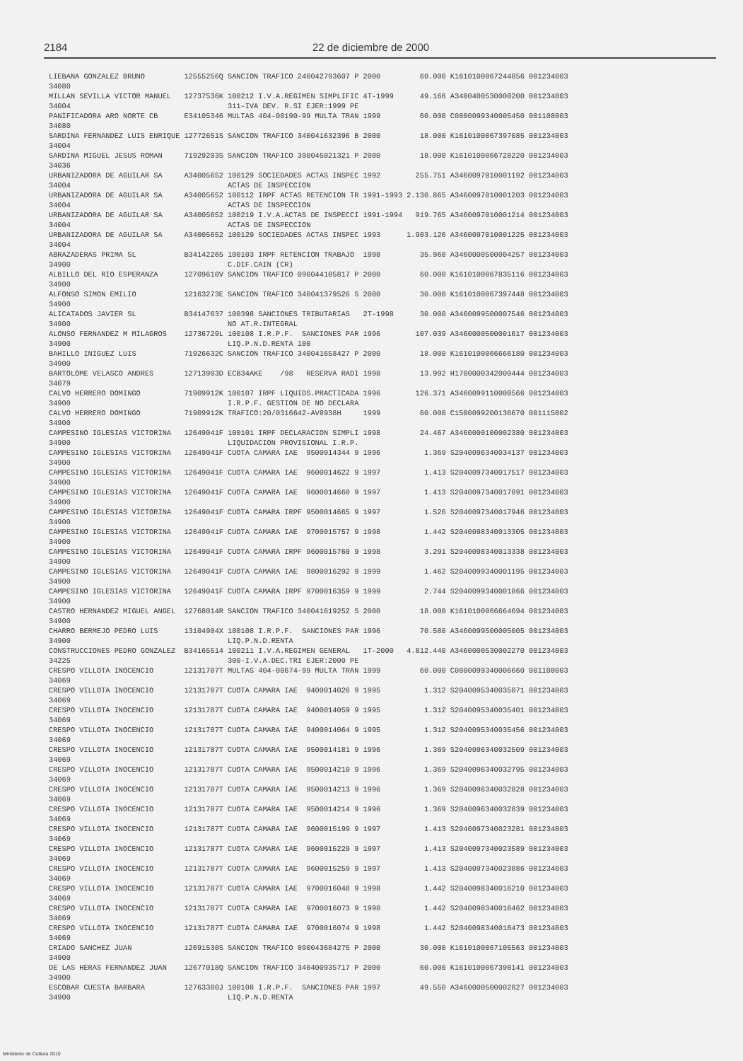2184 22 de diciembre de 2000
| LIEBANA GONZALEZ BRUNO 34080 | 12555256Q | SANCION TRAFICO 240042793607 P 2000 | 60.000 | K1610100067244856 001234003 |
| MILLAN SEVILLA VICTOR MANUEL 34004 | 12737536K | 100212 I.V.A.REGIMEN SIMPLIFIC 4T-1999 311-IVA DEV. R.SI EJER:1999 PE | 49.166 | A3400400530000200 001234003 |
| PANIFICADORA ARO NORTE CB 34080 | E34105346 | MULTAS 404-00190-99 MULTA TRAN 1999 | 60.000 | C0800099340005450 001108003 |
| SARDINA FERNANDEZ LUIS ENRIQUE 34004 | 12772651S | SANCION TRAFICO 340041632396 B 2000 | 18.000 | K1610100067397085 001234003 |
| SARDINA MIGUEL JESUS ROMAN 34036 | 71929203S | SANCION TRAFICO 390045021321 P 2000 | 18.000 | K1610100066728220 001234003 |
| URBANIZADORA DE AGUILAR SA 34004 | A34005652 | 100129 SOCIEDADES ACTAS INSPEC 1992 ACTAS DE INSPECCION | 255.751 | A3460097010001192 001234003 |
| URBANIZADORA DE AGUILAR SA 34004 | A34005652 | 100112 IRPF ACTAS RETENCION TR 1991-1993 ACTAS DE INSPECCION | 2.130.865 | A3460097010001203 001234003 |
| URBANIZADORA DE AGUILAR SA 34004 | A34005652 | 100219 I.V.A.ACTAS DE INSPECCI 1991-1994 ACTAS DE INSPECCION | 919.765 | A3460097010001214 001234003 |
| URBANIZADORA DE AGUILAR SA 34004 | A34005652 | 100129 SOCIEDADES ACTAS INSPEC 1993 | 1.903.126 | A3460097010001225 001234003 |
| ABRAZADERAS PRIMA SL 34900 | B34142265 | 100103 IRPF RETENCION TRABAJO 1998 C.DIF.CAIN (CR) | 35.960 | A3460000500004257 001234003 |
| ALBILLO DEL RIO ESPERANZA 34900 | 12709610V | SANCION TRAFICO 090044105817 P 2000 | 60.000 | K1610100067835116 001234003 |
| ALFONSO SIMON EMILIO 34900 | 12163273E | SANCION TRAFICO 340041379526 S 2000 | 30.000 | K1610100067397448 001234003 |
| ALICATADOS JAVIER SL 34900 | B34147637 | 100398 SANCIONES TRIBUTARIAS 2T-1998 NO AT.R.INTEGRAL | 30.000 | A3460099500007546 001234003 |
| ALONSO FERNANDEZ M MILAGROS 34900 | 12736729L | 100108 I.R.P.F. SANCIONES PAR 1996 LIQ.P.N.D.RENTA 100 | 107.039 | A3460000500001617 001234003 |
| BAHILLO INIGUEZ LUIS 34900 | 71926632C | SANCION TRAFICO 340041658427 P 2000 | 18.000 | K1610100066666180 001234003 |
| BARTOLOME VELASCO ANDRES 34079 | 12713903D | ECB34AKE /98 RESERVA RADI 1998 | 13.992 | H1700000342000444 001234003 |
| CALVO HERRERO DOMINGO 34900 | 71909912K | 100107 IRPF LIQUIDS.PRACTICADA 1996 I.R.P.F. GESTION DE NO DECLARA | 126.371 | A3460099110000566 001234003 |
| CALVO HERRERO DOMINGO 34900 | 71909912K | TRAFICO:20/0316642-AV8938H 1999 | 60.000 | C1500099200136670 001115002 |
| CAMPESINO IGLESIAS VICTORINA 34900 | 12649041F | 100101 IRPF DECLARACION SIMPLI 1998 LIQUIDACION PROVISIONAL I.R.P. | 24.467 | A3460000100002380 001234003 |
| CAMPESINO IGLESIAS VICTORINA 34900 | 12649041F | CUOTA CAMARA IAE 9500014344 9 1996 | 1.369 | S2040096340034137 001234003 |
| CAMPESINO IGLESIAS VICTORINA 34900 | 12649041F | CUOTA CAMARA IAE 9600014622 9 1997 | 1.413 | S2040097340017517 001234003 |
| CAMPESINO IGLESIAS VICTORINA 34900 | 12649041F | CUOTA CAMARA IAE 9600014660 9 1997 | 1.413 | S2040097340017891 001234003 |
| CAMPESINO IGLESIAS VICTORINA 34900 | 12649041F | CUOTA CAMARA IRPF 9500014665 9 1997 | 1.526 | S2040097340017946 001234003 |
| CAMPESINO IGLESIAS VICTORINA 34900 | 12649041F | CUOTA CAMARA IAE 9700015757 9 1998 | 1.442 | S2040098340013305 001234003 |
| CAMPESINO IGLESIAS VICTORINA 34900 | 12649041F | CUOTA CAMARA IRPF 9600015760 9 1998 | 3.291 | S2040098340013338 001234003 |
| CAMPESINO IGLESIAS VICTORINA 34900 | 12649041F | CUOTA CAMARA IAE 9800016292 9 1999 | 1.462 | S2040099340001195 001234003 |
| CAMPESINO IGLESIAS VICTORINA 34900 | 12649041F | CUOTA CAMARA IRPF 9700016359 9 1999 | 2.744 | S2040099340001866 001234003 |
| CASTRO HERNANDEZ MIGUEL ANGEL 34900 | 12768014R | SANCION TRAFICO 340041619252 S 2000 | 18.000 | K1610100066664694 001234003 |
| CHARRO BERMEJO PEDRO LUIS 34900 | 13104904X | 100108 I.R.P.F. SANCIONES PAR 1996 LIQ.P.N.D.RENTA | 70.580 | A3460099500005005 001234003 |
| CONSTRUCCIONES PEDRO GONZALEZ 34225 | B34165514 | 100211 I.V.A.REGIMEN GENERAL 1T-2000 300-I.V.A.DEC.TRI EJER:2000 PE | 4.812.440 | A3460000530002270 001234003 |
| CRESPO VILLOTA INOCENCIO 34069 | 12131787T | MULTAS 404-00674-99 MULTA TRAN 1999 | 60.000 | C0800099340006660 001108003 |
| CRESPO VILLOTA INOCENCIO 34069 | 12131787T | CUOTA CAMARA IAE 9400014026 9 1995 | 1.312 | S2040095340035071 001234003 |
| CRESPO VILLOTA INOCENCIO 34069 | 12131787T | CUOTA CAMARA IAE 9400014059 9 1995 | 1.312 | S2040095340035401 001234003 |
| CRESPO VILLOTA INOCENCIO 34069 | 12131787T | CUOTA CAMARA IAE 9400014064 9 1995 | 1.312 | S2040095340035456 001234003 |
| CRESPO VILLOTA INOCENCIO 34069 | 12131787T | CUOTA CAMARA IAE 9500014181 9 1996 | 1.369 | S2040096340032509 001234003 |
| CRESPO VILLOTA INOCENCIO 34069 | 12131787T | CUOTA CAMARA IAE 9500014210 9 1996 | 1.369 | S2040096340032795 001234003 |
| CRESPO VILLOTA INOCENCIO 34069 | 12131787T | CUOTA CAMARA IAE 9500014213 9 1996 | 1.369 | S2040096340032828 001234003 |
| CRESPO VILLOTA INOCENCIO 34069 | 12131787T | CUOTA CAMARA IAE 9500014214 9 1996 | 1.369 | S2040096340032839 001234003 |
| CRESPO VILLOTA INOCENCIO 34069 | 12131787T | CUOTA CAMARA IAE 9600015199 9 1997 | 1.413 | S2040097340023281 001234003 |
| CRESPO VILLOTA INOCENCIO 34069 | 12131787T | CUOTA CAMARA IAE 9600015229 9 1997 | 1.413 | S2040097340023589 001234003 |
| CRESPO VILLOTA INOCENCIO 34069 | 12131787T | CUOTA CAMARA IAE 9600015259 9 1997 | 1.413 | S2040097340023886 001234003 |
| CRESPO VILLOTA INOCENCIO 34069 | 12131787T | CUOTA CAMARA IAE 9700016048 9 1998 | 1.442 | S2040098340016210 001234003 |
| CRESPO VILLOTA INOCENCIO 34069 | 12131787T | CUOTA CAMARA IAE 9700016073 9 1998 | 1.442 | S2040098340016462 001234003 |
| CRESPO VILLOTA INOCENCIO 34069 | 12131787T | CUOTA CAMARA IAE 9700016074 9 1998 | 1.442 | S2040098340016473 001234003 |
| CRIADO SANCHEZ JUAN 34900 | 12691530S | SANCION TRAFICO 090043684275 P 2000 | 30.000 | K1610100067105563 001234003 |
| DE LAS HERAS FERNANDEZ JUAN 34900 | 12677018Q | SANCION TRAFICO 340400935717 P 2000 | 60.000 | K1610100067398141 001234003 |
| ESCOBAR CUESTA BARBARA 34900 | 12763380J | 100108 I.R.P.F. SANCIONES PAR 1997 LIQ.P.N.D.RENTA | 49.550 | A3460000500002827 001234003 |
Ministerio de Cultura 2010